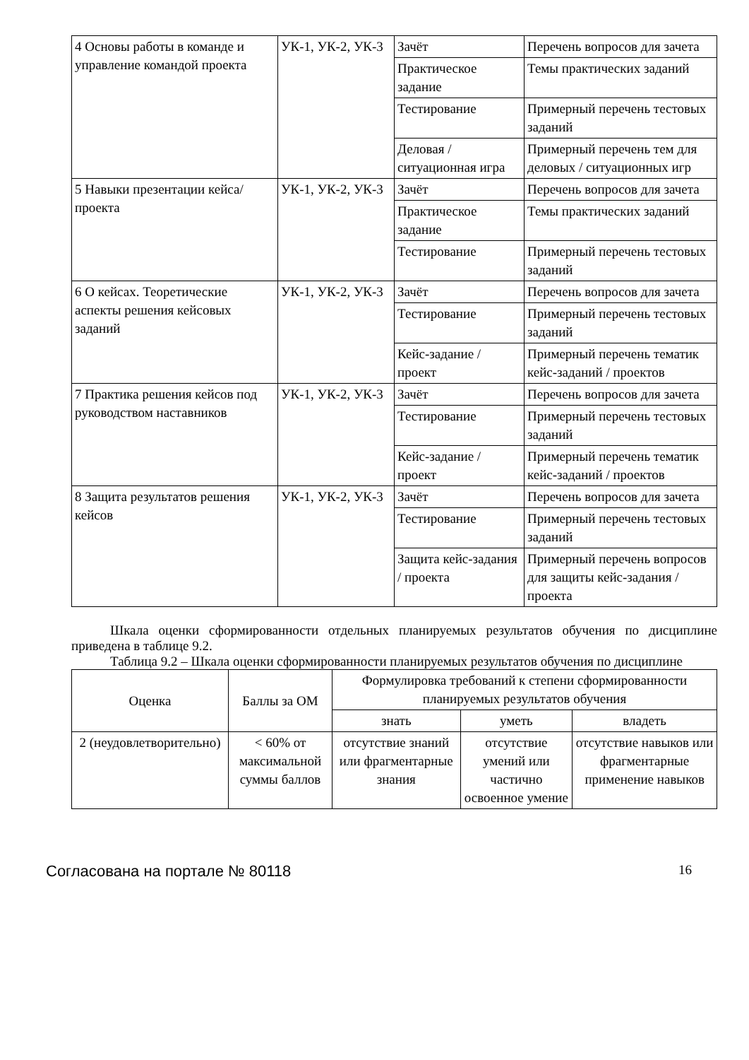| 4 Основы работы в команде и управление командой проекта | УК-1, УК-2, УК-3 | Зачёт | Перечень вопросов для зачета |
| | | Практическое задание | Темы практических заданий |
| | | Тестирование | Примерный перечень тестовых заданий |
| | | Деловая / ситуационная игра | Примерный перечень тем для деловых / ситуационных игр |
| 5 Навыки презентации кейса/проекта | УК-1, УК-2, УК-3 | Зачёт | Перечень вопросов для зачета |
| | | Практическое задание | Темы практических заданий |
| | | Тестирование | Примерный перечень тестовых заданий |
| 6 О кейсах. Теоретические аспекты решения кейсовых заданий | УК-1, УК-2, УК-3 | Зачёт | Перечень вопросов для зачета |
| | | Тестирование | Примерный перечень тестовых заданий |
| | | Кейс-задание / проект | Примерный перечень тематик кейс-заданий / проектов |
| 7 Практика решения кейсов под руководством наставников | УК-1, УК-2, УК-3 | Зачёт | Перечень вопросов для зачета |
| | | Тестирование | Примерный перечень тестовых заданий |
| | | Кейс-задание / проект | Примерный перечень тематик кейс-заданий / проектов |
| 8 Защита результатов решения кейсов | УК-1, УК-2, УК-3 | Зачёт | Перечень вопросов для зачета |
| | | Тестирование | Примерный перечень тестовых заданий |
| | | Защита кейс-задания / проекта | Примерный перечень вопросов для защиты кейс-задания / проекта |
Шкала оценки сформированности отдельных планируемых результатов обучения по дисциплине приведена в таблице 9.2.
Таблица 9.2 – Шкала оценки сформированности планируемых результатов обучения по дисциплине
| Оценка | Баллы за ОМ | Формулировка требований к степени сформированности планируемых результатов обучения | | |
| --- | --- | --- | --- | --- |
| | | знать | уметь | владеть |
| 2 (неудовлетворительно) | < 60% от максимальной суммы баллов | отсутствие знаний или фрагментарные знания | отсутствие умений или частично освоенное умение | отсутствие навыков или фрагментарные применение навыков |
Согласована на портале № 80118 16